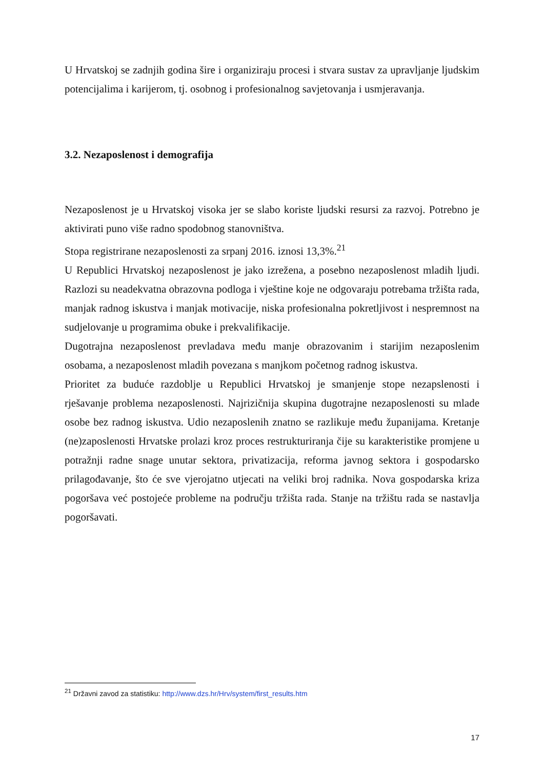U Hrvatskoj se zadnjih godina šire i organiziraju procesi i stvara sustav za upravljanje ljudskim potencijalima i karijerom, tj. osobnog i profesionalnog savjetovanja i usmjeravanja.
3.2. Nezaposlenost i demografija
Nezaposlenost je u Hrvatskoj visoka jer se slabo koriste ljudski resursi za razvoj. Potrebno je aktivirati puno više radno spodobnog stanovništva.
Stopa registrirane nezaposlenosti za srpanj 2016. iznosi 13,3%.<sup>21</sup>
U Republici Hrvatskoj nezaposlenost je jako izrežena, a posebno nezaposlenost mladih ljudi. Razlozi su neadekvatna obrazovna podloga i vještine koje ne odgovaraju potrebama tržišta rada, manjak radnog iskustva i manjak motivacije, niska profesionalna pokretljivost i nespremnost na sudjelovanje u programima obuke i prekvalifikacije.
Dugotrajna nezaposlenost prevladava među manje obrazovanim i starijim nezaposlenim osobama, a nezaposlenost mladih povezana s manjkom početnog radnog iskustva.
Prioritet za buduće razdoblje u Republici Hrvatskoj je smanjenje stope nezapslenosti i rješavanje problema nezaposlenosti. Najrizičnija skupina dugotrajne nezaposlenosti su mlade osobe bez radnog iskustva. Udio nezaposlenih znatno se razlikuje među županijama. Kretanje (ne)zaposlenosti Hrvatske prolazi kroz proces restrukturiranja čije su karakteristike promjene u potražnji radne snage unutar sektora, privatizacija, reforma javnog sektora i gospodarsko prilagođavanje, što će sve vjerojatno utjecati na veliki broj radnika. Nova gospodarska kriza pogoršava već postojeće probleme na području tržišta rada. Stanje na tržištu rada se nastavlja pogoršavati.
<sup>21</sup> Državni zavod za statistiku: http://www.dzs.hr/Hrv/system/first_results.htm
17